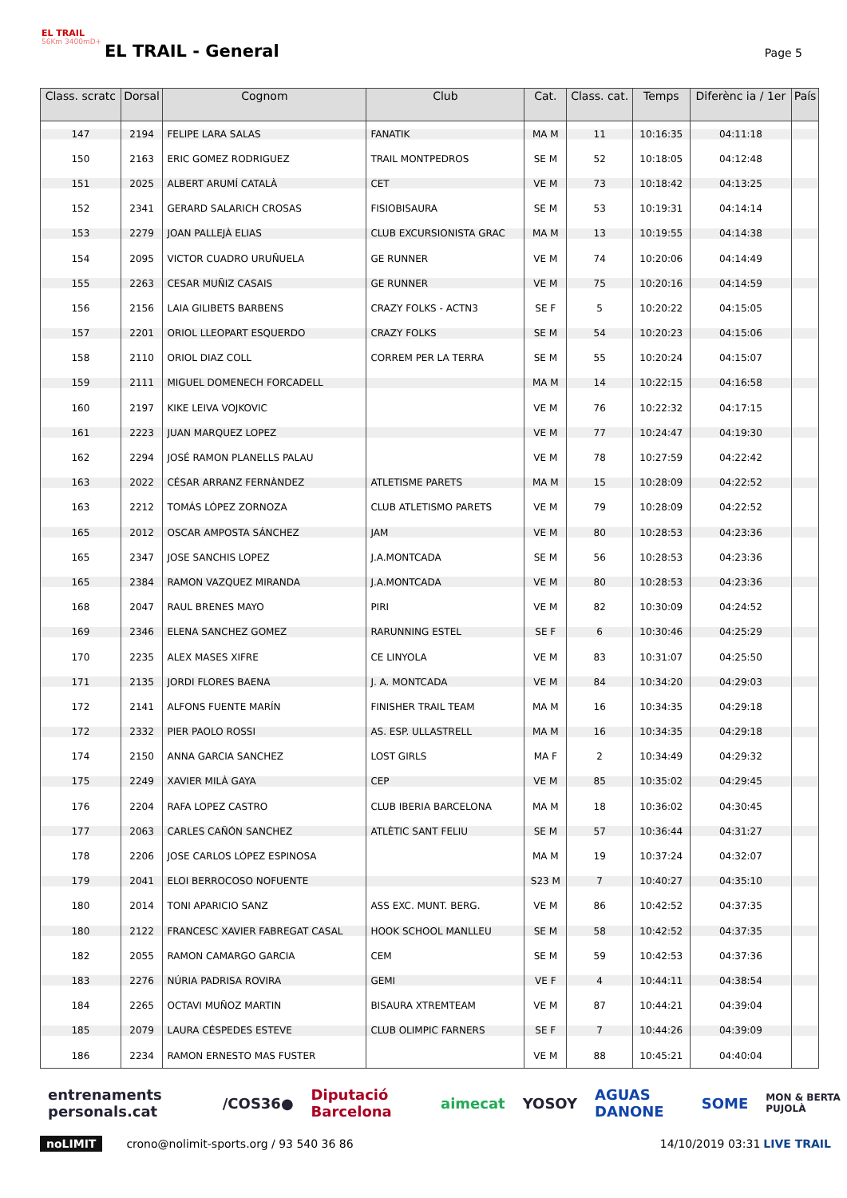EL TRAIL
56Km 3400mD+
EL TRAIL - General Page 5
| Class. scratc | Dorsal | Cognom | Club | Cat. | Class. cat. | Temps | Diferènc ia / 1er | País |
| --- | --- | --- | --- | --- | --- | --- | --- | --- |
| 147 | 2194 | FELIPE LARA SALAS | FANATIK | MA M | 11 | 10:16:35 | 04:11:18 | |
| 150 | 2163 | ERIC GOMEZ RODRIGUEZ | TRAIL MONTPEDROS | SE M | 52 | 10:18:05 | 04:12:48 | |
| 151 | 2025 | ALBERT ARUMÍ CATALÀ | CET | VE M | 73 | 10:18:42 | 04:13:25 | |
| 152 | 2341 | GERARD SALARICH CROSAS | FISIOBISAURA | SE M | 53 | 10:19:31 | 04:14:14 | |
| 153 | 2279 | JOAN PALLEJÀ ELIAS | CLUB EXCURSIONISTA GRAC | MA M | 13 | 10:19:55 | 04:14:38 | |
| 154 | 2095 | VICTOR CUADRO URUÑUELA | GE RUNNER | VE M | 74 | 10:20:06 | 04:14:49 | |
| 155 | 2263 | CESAR MUÑIZ CASAIS | GE RUNNER | VE M | 75 | 10:20:16 | 04:14:59 | |
| 156 | 2156 | LAIA GILIBETS BARBENS | CRAZY FOLKS - ACTN3 | SE F | 5 | 10:20:22 | 04:15:05 | |
| 157 | 2201 | ORIOL LLEOPART ESQUERDO | CRAZY FOLKS | SE M | 54 | 10:20:23 | 04:15:06 | |
| 158 | 2110 | ORIOL DIAZ COLL | CORREM PER LA TERRA | SE M | 55 | 10:20:24 | 04:15:07 | |
| 159 | 2111 | MIGUEL DOMENECH FORCADELL | | MA M | 14 | 10:22:15 | 04:16:58 | |
| 160 | 2197 | KIKE LEIVA VOJKOVIC | | VE M | 76 | 10:22:32 | 04:17:15 | |
| 161 | 2223 | JUAN MARQUEZ LOPEZ | | VE M | 77 | 10:24:47 | 04:19:30 | |
| 162 | 2294 | JOSÉ RAMON PLANELLS PALAU | | VE M | 78 | 10:27:59 | 04:22:42 | |
| 163 | 2022 | CÉSAR ARRANZ FERNÀNDEZ | ATLETISME PARETS | MA M | 15 | 10:28:09 | 04:22:52 | |
| 163 | 2212 | TOMÁS LÓPEZ ZORNOZA | CLUB ATLETISMO PARETS | VE M | 79 | 10:28:09 | 04:22:52 | |
| 165 | 2012 | OSCAR AMPOSTA SÁNCHEZ | JAM | VE M | 80 | 10:28:53 | 04:23:36 | |
| 165 | 2347 | JOSE SANCHIS LOPEZ | J.A.MONTCADA | SE M | 56 | 10:28:53 | 04:23:36 | |
| 165 | 2384 | RAMON VAZQUEZ MIRANDA | J.A.MONTCADA | VE M | 80 | 10:28:53 | 04:23:36 | |
| 168 | 2047 | RAUL BRENES MAYO | PIRI | VE M | 82 | 10:30:09 | 04:24:52 | |
| 169 | 2346 | ELENA SANCHEZ GOMEZ | RARUNNING ESTEL | SE F | 6 | 10:30:46 | 04:25:29 | |
| 170 | 2235 | ALEX MASES XIFRE | CE LINYOLA | VE M | 83 | 10:31:07 | 04:25:50 | |
| 171 | 2135 | JORDI FLORES BAENA | J. A. MONTCADA | VE M | 84 | 10:34:20 | 04:29:03 | |
| 172 | 2141 | ALFONS FUENTE MARÍN | FINISHER TRAIL TEAM | MA M | 16 | 10:34:35 | 04:29:18 | |
| 172 | 2332 | PIER PAOLO ROSSI | AS. ESP. ULLASTRELL | MA M | 16 | 10:34:35 | 04:29:18 | |
| 174 | 2150 | ANNA GARCIA SANCHEZ | LOST GIRLS | MA F | 2 | 10:34:49 | 04:29:32 | |
| 175 | 2249 | XAVIER MILÀ GAYA | CEP | VE M | 85 | 10:35:02 | 04:29:45 | |
| 176 | 2204 | RAFA LOPEZ CASTRO | CLUB IBERIA BARCELONA | MA M | 18 | 10:36:02 | 04:30:45 | |
| 177 | 2063 | CARLES CAÑÓN SANCHEZ | ATLÈTIC SANT FELIU | SE M | 57 | 10:36:44 | 04:31:27 | |
| 178 | 2206 | JOSE CARLOS LÓPEZ ESPINOSA | | MA M | 19 | 10:37:24 | 04:32:07 | |
| 179 | 2041 | ELOI BERROCOSO NOFUENTE | | S23 M | 7 | 10:40:27 | 04:35:10 | |
| 180 | 2014 | TONI APARICIO SANZ | ASS EXC. MUNT. BERG. | VE M | 86 | 10:42:52 | 04:37:35 | |
| 180 | 2122 | FRANCESC XAVIER FABREGAT CASAL | HOOK SCHOOL MANLLEU | SE M | 58 | 10:42:52 | 04:37:35 | |
| 182 | 2055 | RAMON CAMARGO GARCIA | CEM | SE M | 59 | 10:42:53 | 04:37:36 | |
| 183 | 2276 | NÚRIA PADRISA ROVIRA | GEMI | VE F | 4 | 10:44:11 | 04:38:54 | |
| 184 | 2265 | OCTAVI MUÑOZ MARTIN | BISAURA XTREMTEAM | VE M | 87 | 10:44:21 | 04:39:04 | |
| 185 | 2079 | LAURA CÉSPEDES ESTEVE | CLUB OLIMPIC FARNERS | SE F | 7 | 10:44:26 | 04:39:09 | |
| 186 | 2234 | RAMON ERNESTO MAS FUSTER | | VE M | 88 | 10:45:21 | 04:40:04 | |
entrenaments personals.cat /COS36● Diputació Barcelona aimecat YOSOY AGUAS DANONE SOME MON & BERTA PUJOLÀ
noLIMIT crono@nolimit-sports.org / 93 540 36 86 14/10/2019 03:31 LIVE TRAIL